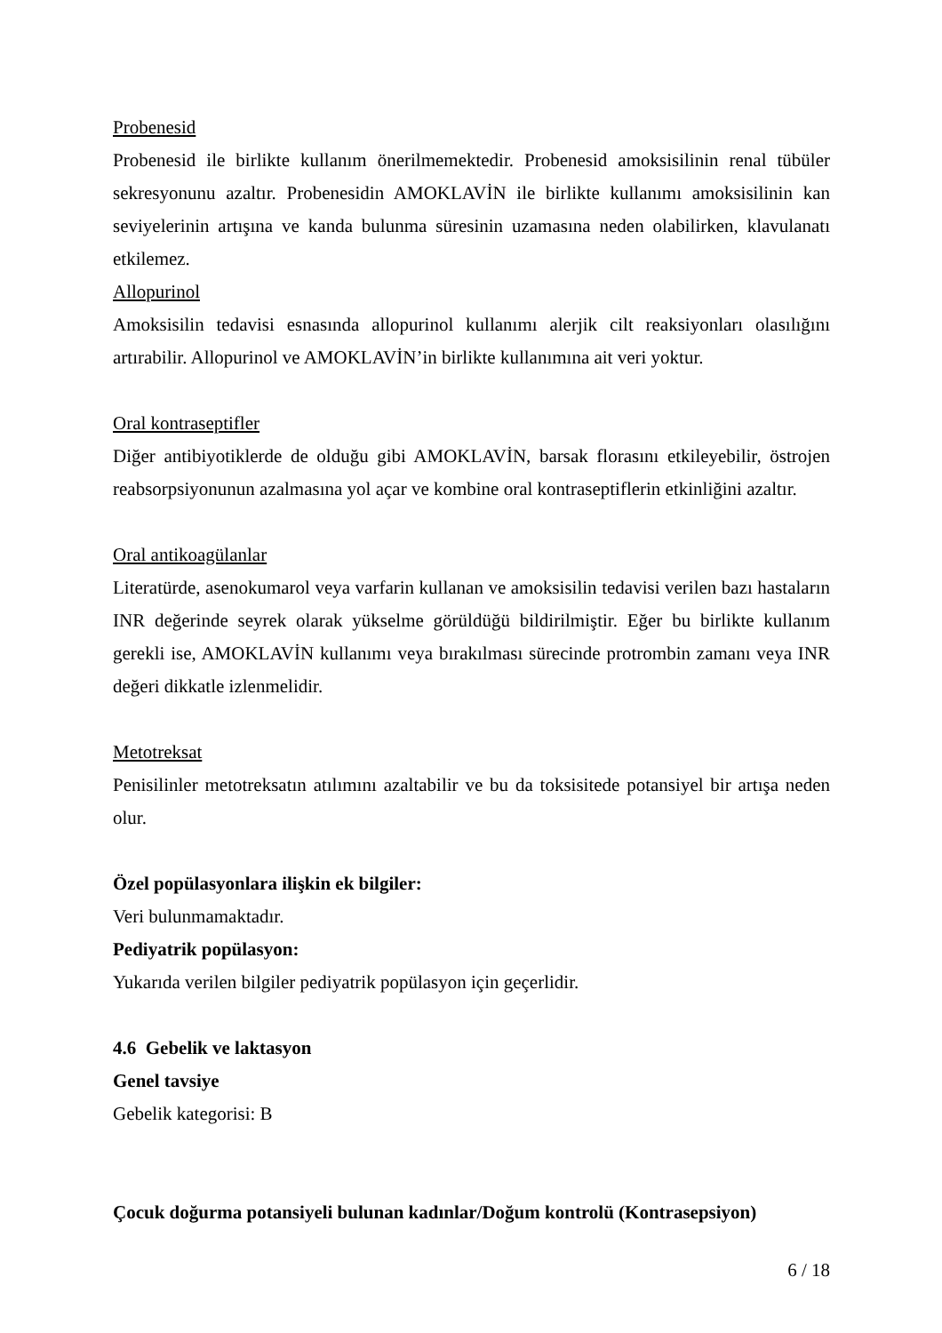Probenesid
Probenesid ile birlikte kullanım önerilmemektedir. Probenesid amoksisilinin renal tübüler sekresyonunu azaltır. Probenesidin AMOKLAVİN ile birlikte kullanımı amoksisilinin kan seviyelerinin artışına ve kanda bulunma süresinin uzamasına neden olabilirken, klavulanatı etkilemez.
Allopurinol
Amoksisilin tedavisi esnasında allopurinol kullanımı alerjik cilt reaksiyonları olasılığını artırabilir. Allopurinol ve AMOKLAVİN’in birlikte kullanımına ait veri yoktur.
Oral kontraseptifler
Diğer antibiyotiklerde de olduğu gibi AMOKLAVİN, barsak florasını etkileyebilir, östrojen reabsorpsiyonunun azalmasına yol açar ve kombine oral kontraseptiflerin etkinliğini azaltır.
Oral antikoagülanlar
Literatürde, asenokumarol veya varfarin kullanan ve amoksisilin tedavisi verilen bazı hastaların INR değerinde seyrek olarak yükselme görüldüğü bildirilmiştir. Eğer bu birlikte kullanım gerekli ise, AMOKLAVİN kullanımı veya bırakılması sürecinde protrombin zamanı veya INR değeri dikkatle izlenmelidir.
Metotreksat
Penisilinler metotreksatın atılımını azaltabilir ve bu da toksisitede potansiyel bir artışa neden olur.
Özel popülasyonlara ilişkin ek bilgiler:
Veri bulunmamaktadır.
Pediyatrik popülasyon:
Yukarıda verilen bilgiler pediyatrik popülasyon için geçerlidir.
4.6 Gebelik ve laktasyon
Genel tavsiye
Gebelik kategorisi: B
Çocuk doğurma potansiyeli bulunan kadınlar/Doğum kontrolü (Kontrasepsiyon)
6 / 18